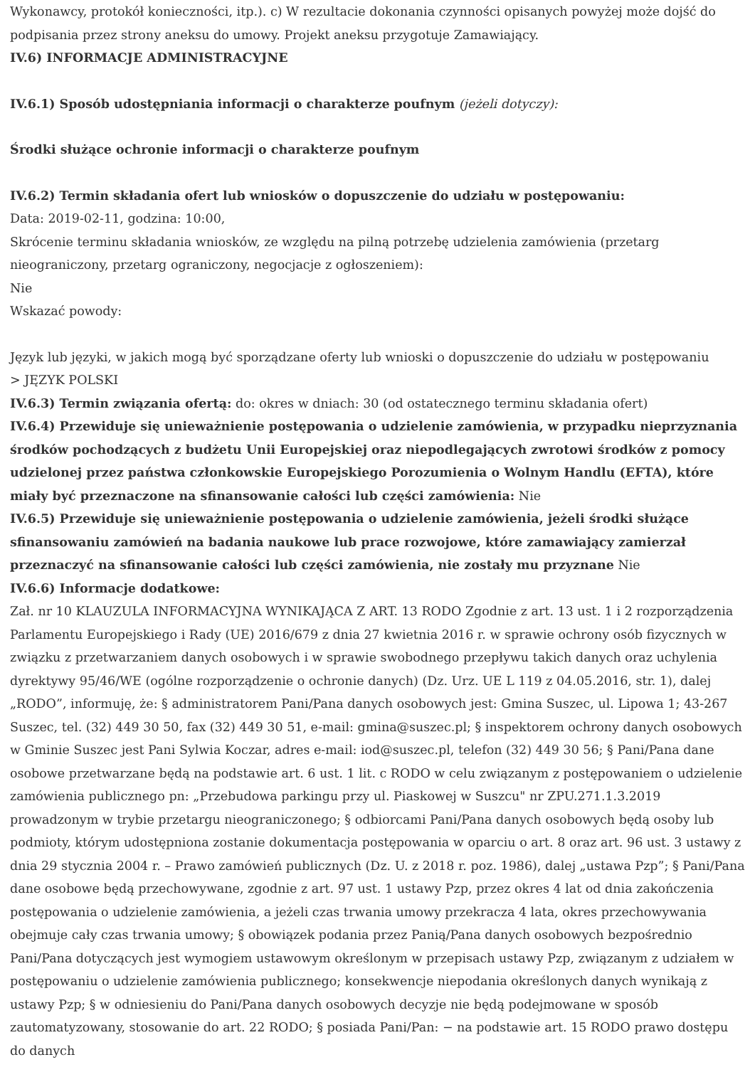Wykonawcy, protokół konieczności, itp.). c) W rezultacie dokonania czynności opisanych powyżej może dojść do podpisania przez strony aneksu do umowy. Projekt aneksu przygotuje Zamawiający.
IV.6) INFORMACJE ADMINISTRACYJNE
IV.6.1) Sposób udostępniania informacji o charakterze poufnym (jeżeli dotyczy):
Środki służące ochronie informacji o charakterze poufnym
IV.6.2) Termin składania ofert lub wniosków o dopuszczenie do udziału w postępowaniu:
Data: 2019-02-11, godzina: 10:00,
Skrócenie terminu składania wniosków, ze względu na pilną potrzebę udzielenia zamówienia (przetarg nieograniczony, przetarg ograniczony, negocjacje z ogłoszeniem):
Nie
Wskazać powody:
Język lub języki, w jakich mogą być sporządzane oferty lub wnioski o dopuszczenie do udziału w postępowaniu
> JĘZYK POLSKI
IV.6.3) Termin związania ofertą: do: okres w dniach: 30 (od ostatecznego terminu składania ofert)
IV.6.4) Przewiduje się unieważnienie postępowania o udzielenie zamówienia, w przypadku nieprzyznania środków pochodzących z budżetu Unii Europejskiej oraz niepodlegających zwrotowi środków z pomocy udzielonej przez państwa członkowskie Europejskiego Porozumienia o Wolnym Handlu (EFTA), które miały być przeznaczone na sfinansowanie całości lub części zamówienia: Nie
IV.6.5) Przewiduje się unieważnienie postępowania o udzielenie zamówienia, jeżeli środki służące sfinansowaniu zamówień na badania naukowe lub prace rozwojowe, które zamawiający zamierzał przeznaczyć na sfinansowanie całości lub części zamówienia, nie zostały mu przyznane Nie
IV.6.6) Informacje dodatkowe:
Zał. nr 10 KLAUZULA INFORMACYJNA WYNIKAJĄCA Z ART. 13 RODO Zgodnie z art. 13 ust. 1 i 2 rozporządzenia Parlamentu Europejskiego i Rady (UE) 2016/679 z dnia 27 kwietnia 2016 r. w sprawie ochrony osób fizycznych w związku z przetwarzaniem danych osobowych i w sprawie swobodnego przepływu takich danych oraz uchylenia dyrektywy 95/46/WE (ogólne rozporządzenie o ochronie danych) (Dz. Urz. UE L 119 z 04.05.2016, str. 1), dalej „RODO”, informuję, że: § administratorem Pani/Pana danych osobowych jest: Gmina Suszec, ul. Lipowa 1; 43-267 Suszec, tel. (32) 449 30 50, fax (32) 449 30 51, e-mail: gmina@suszec.pl; § inspektorem ochrony danych osobowych w Gminie Suszec jest Pani Sylwia Koczar, adres e-mail: iod@suszec.pl, telefon (32) 449 30 56; § Pani/Pana dane osobowe przetwarzane będą na podstawie art. 6 ust. 1 lit. c RODO w celu związanym z postępowaniem o udzielenie zamówienia publicznego pn: „Przebudowa parkingu przy ul. Piaskowej w Suszcu" nr ZPU.271.1.3.2019 prowadzonym w trybie przetargu nieograniczonego; § odbiorcami Pani/Pana danych osobowych będą osoby lub podmioty, którym udostępniona zostanie dokumentacja postępowania w oparciu o art. 8 oraz art. 96 ust. 3 ustawy z dnia 29 stycznia 2004 r. – Prawo zamówień publicznych (Dz. U. z 2018 r. poz. 1986), dalej „ustawa Pzp”; § Pani/Pana dane osobowe będą przechowywane, zgodnie z art. 97 ust. 1 ustawy Pzp, przez okres 4 lat od dnia zakończenia postępowania o udzielenie zamówienia, a jeżeli czas trwania umowy przekracza 4 lata, okres przechowywania obejmuje cały czas trwania umowy; § obowiązek podania przez Panią/Pana danych osobowych bezpośrednio Pani/Pana dotyczących jest wymogiem ustawowym określonym w przepisach ustawy Pzp, związanym z udziałem w postępowaniu o udzielenie zamówienia publicznego; konsekwencje niepodania określonych danych wynikają z ustawy Pzp; § w odniesieniu do Pani/Pana danych osobowych decyzje nie będą podejmowane w sposób zautomatyzowany, stosowanie do art. 22 RODO; § posiada Pani/Pan: − na podstawie art. 15 RODO prawo dostępu do danych